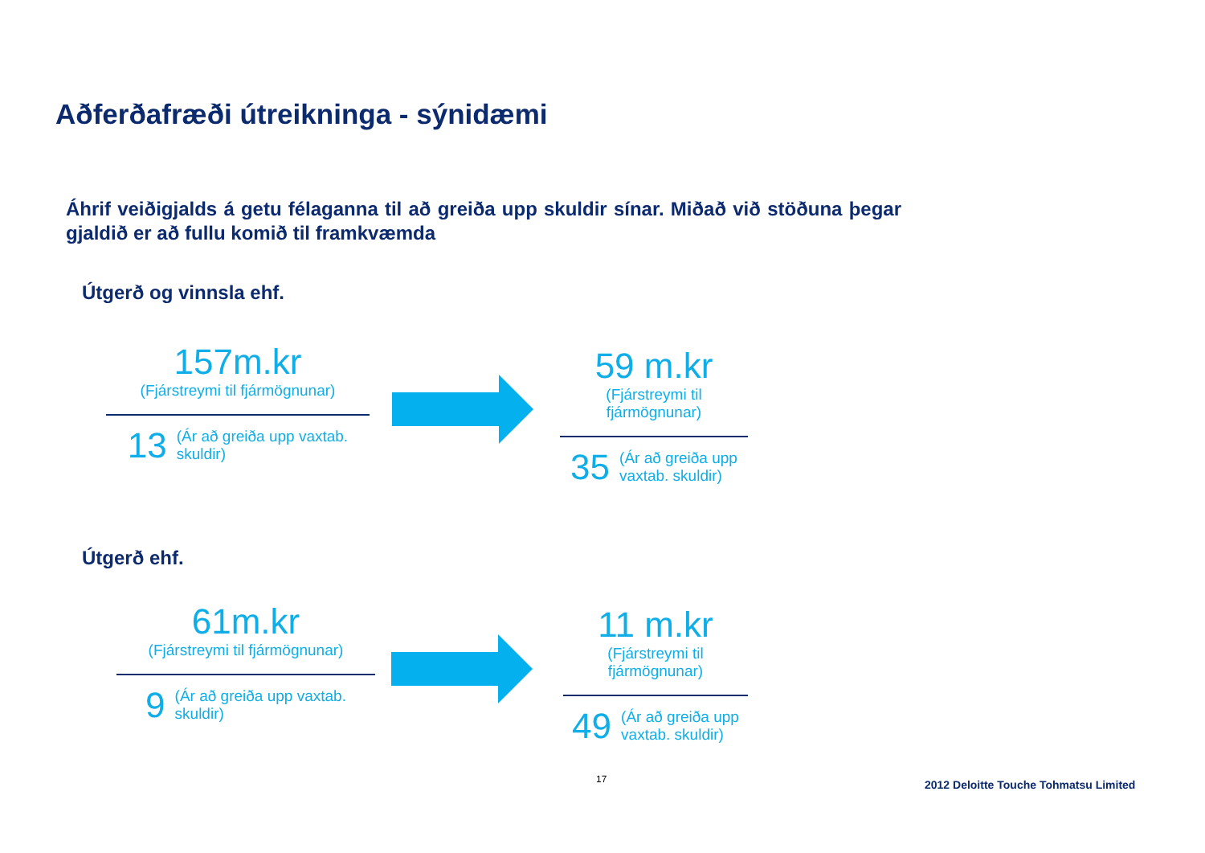Aðferðafræði útreikninga - sýnidæmi
Áhrif veiðigjalds á getu félaganna til að greiða upp skuldir sínar. Miðað við stöðuna þegar gjaldið er að fullu komið til framkvæmda
Útgerð og vinnsla ehf.
157m.kr
(Fjárstreymi til fjármögnunar)
13 (Ár að greiða upp vaxtab.
skuldir)
59 m.kr
(Fjárstreymi til fjármögnunar)
35 (Ár að greiða upp
vaxtab. skuldir)
Útgerð ehf.
61m.kr
(Fjárstreymi til fjármögnunar)
9 (Ár að greiða upp vaxtab.
skuldir)
11 m.kr
(Fjárstreymi til fjármögnunar)
49 (Ár að greiða upp
vaxtab. skuldir)
17
2012 Deloitte Touche Tohmatsu Limited